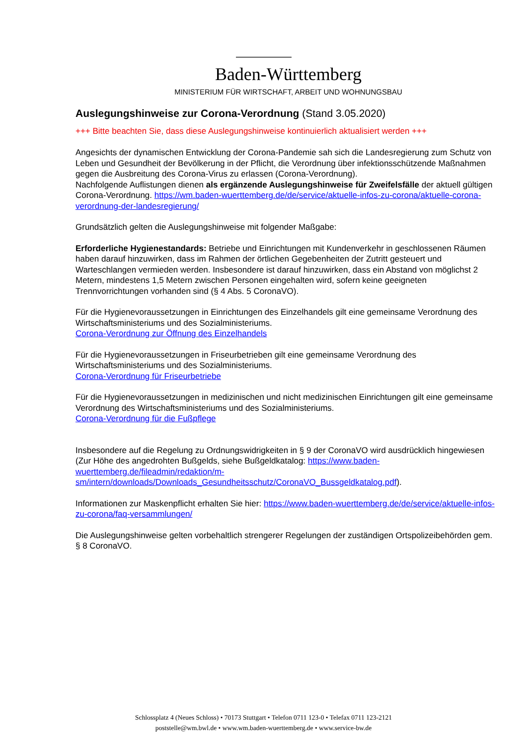Baden-Württemberg
MINISTERIUM FÜR WIRTSCHAFT, ARBEIT UND WOHNUNGSBAU
Auslegungshinweise zur Corona-Verordnung (Stand 3.05.2020)
+++ Bitte beachten Sie, dass diese Auslegungshinweise kontinuierlich aktualisiert werden +++
Angesichts der dynamischen Entwicklung der Corona-Pandemie sah sich die Landesregierung zum Schutz von Leben und Gesundheit der Bevölkerung in der Pflicht, die Verordnung über infektionsschützende Maßnahmen gegen die Ausbreitung des Corona-Virus zu erlassen (Corona-Verordnung).
Nachfolgende Auflistungen dienen als ergänzende Auslegungshinweise für Zweifelsfälle der aktuell gültigen Corona-Verordnung. https://wm.baden-wuerttemberg.de/de/service/aktuelle-infos-zu-corona/aktuelle-corona-verordnung-der-landesregierung/
Grundsätzlich gelten die Auslegungshinweise mit folgender Maßgabe:
Erforderliche Hygienestandards: Betriebe und Einrichtungen mit Kundenverkehr in geschlossenen Räumen haben darauf hinzuwirken, dass im Rahmen der örtlichen Gegebenheiten der Zutritt gesteuert und Warteschlangen vermieden werden. Insbesondere ist darauf hinzuwirken, dass ein Abstand von möglichst 2 Metern, mindestens 1,5 Metern zwischen Personen eingehalten wird, sofern keine geeigneten Trennvorrichtungen vorhanden sind (§ 4 Abs. 5 CoronaVO).
Für die Hygienevoraussetzungen in Einrichtungen des Einzelhandels gilt eine gemeinsame Verordnung des Wirtschaftsministeriums und des Sozialministeriums.
Corona-Verordnung zur Öffnung des Einzelhandels
Für die Hygienevoraussetzungen in Friseurbetrieben gilt eine gemeinsame Verordnung des Wirtschaftsministeriums und des Sozialministeriums.
Corona-Verordnung für Friseurbetriebe
Für die Hygienevoraussetzungen in medizinischen und nicht medizinischen Einrichtungen gilt eine gemeinsame Verordnung des Wirtschaftsministeriums und des Sozialministeriums.
Corona-Verordnung für die Fußpflege
Insbesondere auf die Regelung zu Ordnungswidrigkeiten in § 9 der CoronaVO wird ausdrücklich hingewiesen (Zur Höhe des angedrohten Bußgelds, siehe Bußgeldkatalog: https://www.baden-wuerttemberg.de/fileadmin/redaktion/m-sm/intern/downloads/Downloads_Gesundheitsschutz/CoronaVO_Bussgeldkatalog.pdf).
Informationen zur Maskenpflicht erhalten Sie hier: https://www.baden-wuerttemberg.de/de/service/aktuelle-infos-zu-corona/faq-versammlungen/
Die Auslegungshinweise gelten vorbehaltlich strengerer Regelungen der zuständigen Ortspolizeibehörden gem. § 8 CoronaVO.
Schlossplatz 4 (Neues Schloss) • 70173 Stuttgart • Telefon 0711 123-0 • Telefax 0711 123-2121
poststelle@wm.bwl.de • www.wm.baden-wuerttemberg.de • www.service-bw.de